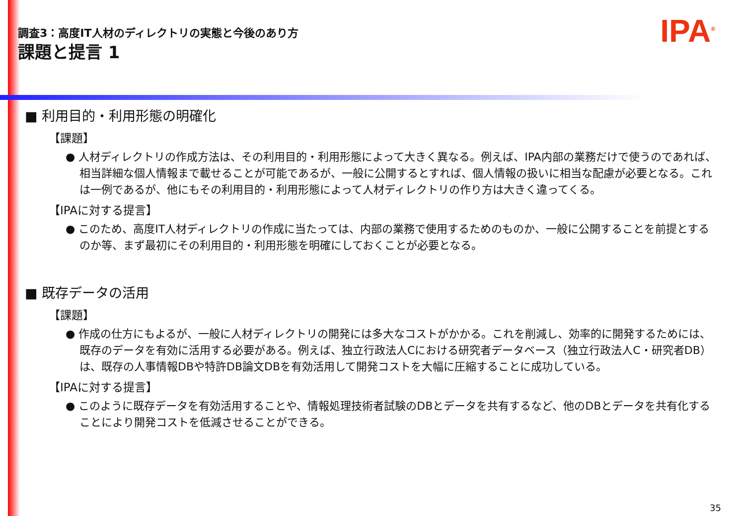調査3：高度IT人材のディレクトリの実態と今後のあり方
課題と提言 1
IPA<sup>®</sup>
■ 利用目的・利用形態の明確化
【課題】
● 人材ディレクトリの作成方法は、その利用目的・利用形態によって大きく異なる。例えば、IPA内部の業務だけで使うのであれば、相当詳細な個人情報まで載せることが可能であるが、一般に公開するとすれば、個人情報の扱いに相当な配慮が必要となる。これは一例であるが、他にもその利用目的・利用形態によって人材ディレクトリの作り方は大きく違ってくる。
【IPAに対する提言】
● このため、高度IT人材ディレクトリの作成に当たっては、内部の業務で使用するためのものか、一般に公開することを前提とするのか等、まず最初にその利用目的・利用形態を明確にしておくことが必要となる。
■ 既存データの活用
【課題】
● 作成の仕方にもよるが、一般に人材ディレクトリの開発には多大なコストがかかる。これを削減し、効率的に開発するためには、既存のデータを有効に活用する必要がある。例えば、独立行政法人Cにおける研究者データベース（独立行政法人C・研究者DB）は、既存の人事情報DBや特許DB論文DBを有効活用して開発コストを大幅に圧縮することに成功している。
【IPAに対する提言】
● このように既存データを有効活用することや、情報処理技術者試験のDBとデータを共有するなど、他のDBとデータを共有化することにより開発コストを低減させることができる。
35